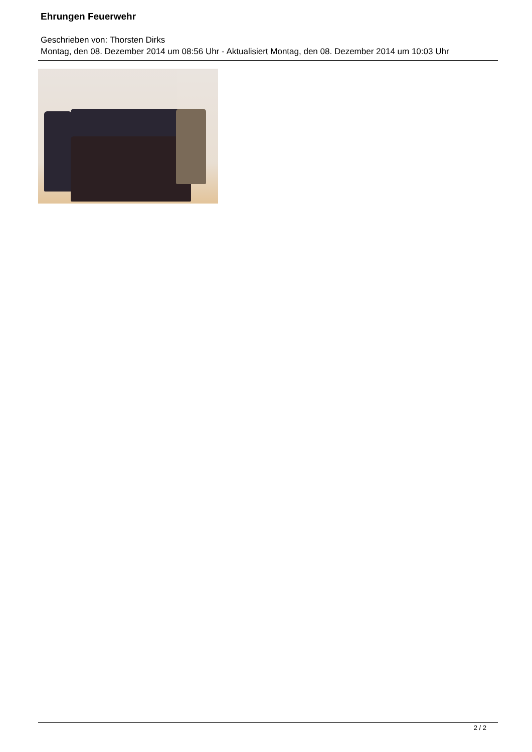Ehrungen Feuerwehr
Geschrieben von: Thorsten Dirks
Montag, den 08. Dezember 2014 um 08:56 Uhr - Aktualisiert Montag, den 08. Dezember 2014 um 10:03 Uhr
2 / 2